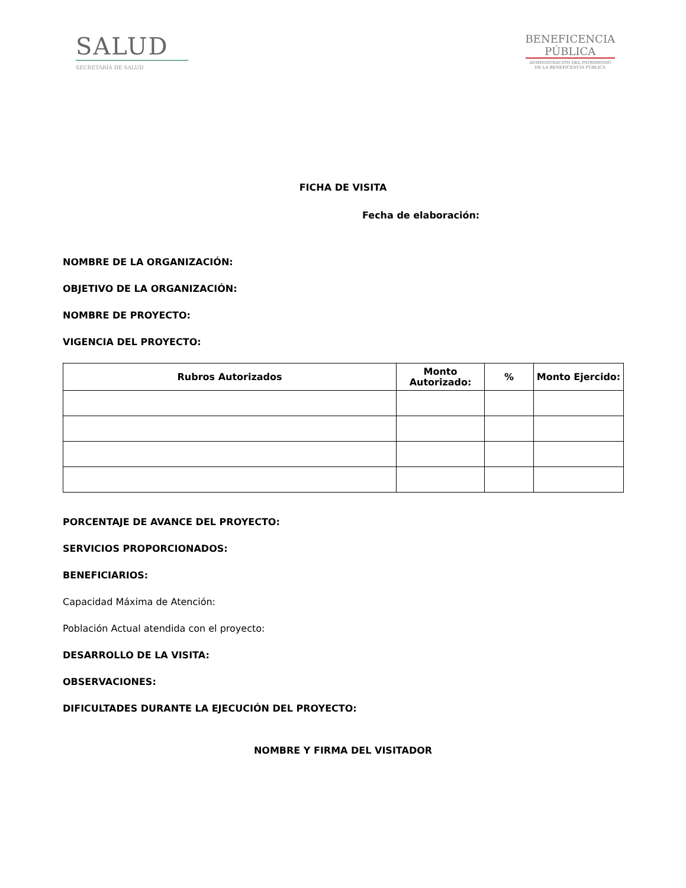SALUD
SECRETARÍA DE SALUD
BENEFICENCIA
PÚBLICA
ADMINISTRACIÓN DEL PATRIMONIO
DE LA BENEFICENCIA PÚBLICA
FICHA DE VISITA
Fecha de elaboración:
NOMBRE DE LA ORGANIZACIÓN:
OBJETIVO DE LA ORGANIZACIÓN:
NOMBRE DE PROYECTO:
VIGENCIA DEL PROYECTO:
| Rubros Autorizados | Monto Autorizado: | % | Monto Ejercido: |
| --- | --- | --- | --- |
PORCENTAJE DE AVANCE DEL PROYECTO:
SERVICIOS PROPORCIONADOS:
BENEFICIARIOS:
Capacidad Máxima de Atención:
Población Actual atendida con el proyecto:
DESARROLLO DE LA VISITA:
OBSERVACIONES:
DIFICULTADES DURANTE LA EJECUCIÓN DEL PROYECTO:
NOMBRE Y FIRMA DEL VISITADOR